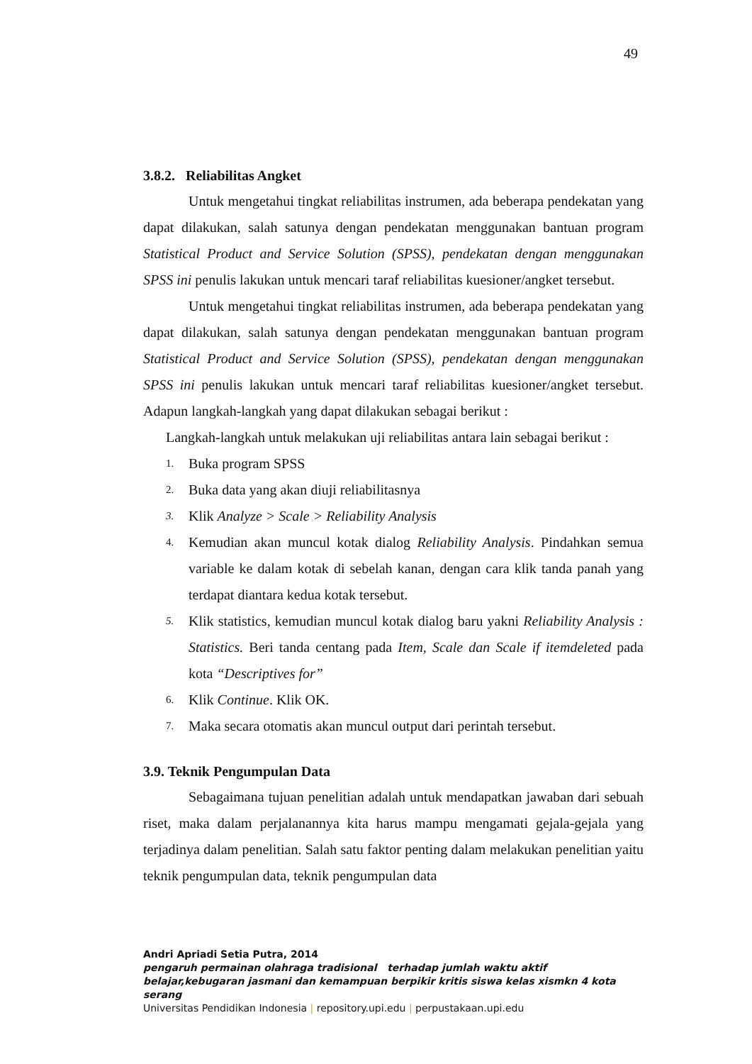49
3.8.2. Reliabilitas Angket
Untuk mengetahui tingkat reliabilitas instrumen, ada beberapa pendekatan yang dapat dilakukan, salah satunya dengan pendekatan menggunakan bantuan program Statistical Product and Service Solution (SPSS), pendekatan dengan menggunakan SPSS ini penulis lakukan untuk mencari taraf reliabilitas kuesioner/angket tersebut.
Untuk mengetahui tingkat reliabilitas instrumen, ada beberapa pendekatan yang dapat dilakukan, salah satunya dengan pendekatan menggunakan bantuan program Statistical Product and Service Solution (SPSS), pendekatan dengan menggunakan SPSS ini penulis lakukan untuk mencari taraf reliabilitas kuesioner/angket tersebut. Adapun langkah-langkah yang dapat dilakukan sebagai berikut :
Langkah-langkah untuk melakukan uji reliabilitas antara lain sebagai berikut :
1. Buka program SPSS
2. Buka data yang akan diuji reliabilitasnya
3. Klik Analyze > Scale > Reliability Analysis
4. Kemudian akan muncul kotak dialog Reliability Analysis. Pindahkan semua variable ke dalam kotak di sebelah kanan, dengan cara klik tanda panah yang terdapat diantara kedua kotak tersebut.
5. Klik statistics, kemudian muncul kotak dialog baru yakni Reliability Analysis : Statistics. Beri tanda centang pada Item, Scale dan Scale if itemdeleted pada kota “Descriptives for”
6. Klik Continue. Klik OK.
7. Maka secara otomatis akan muncul output dari perintah tersebut.
3.9. Teknik Pengumpulan Data
Sebagaimana tujuan penelitian adalah untuk mendapatkan jawaban dari sebuah riset, maka dalam perjalanannya kita harus mampu mengamati gejala-gejala yang terjadinya dalam penelitian. Salah satu faktor penting dalam melakukan penelitian yaitu teknik pengumpulan data, teknik pengumpulan data
Andri Apriadi Setia Putra, 2014
pengaruh permainan olahraga tradisional terhadap jumlah waktu aktif belajar,kebugaran jasmani dan kemampuan berpikir kritis siswa kelas xismkn 4 kota serang
Universitas Pendidikan Indonesia | repository.upi.edu | perpustakaan.upi.edu